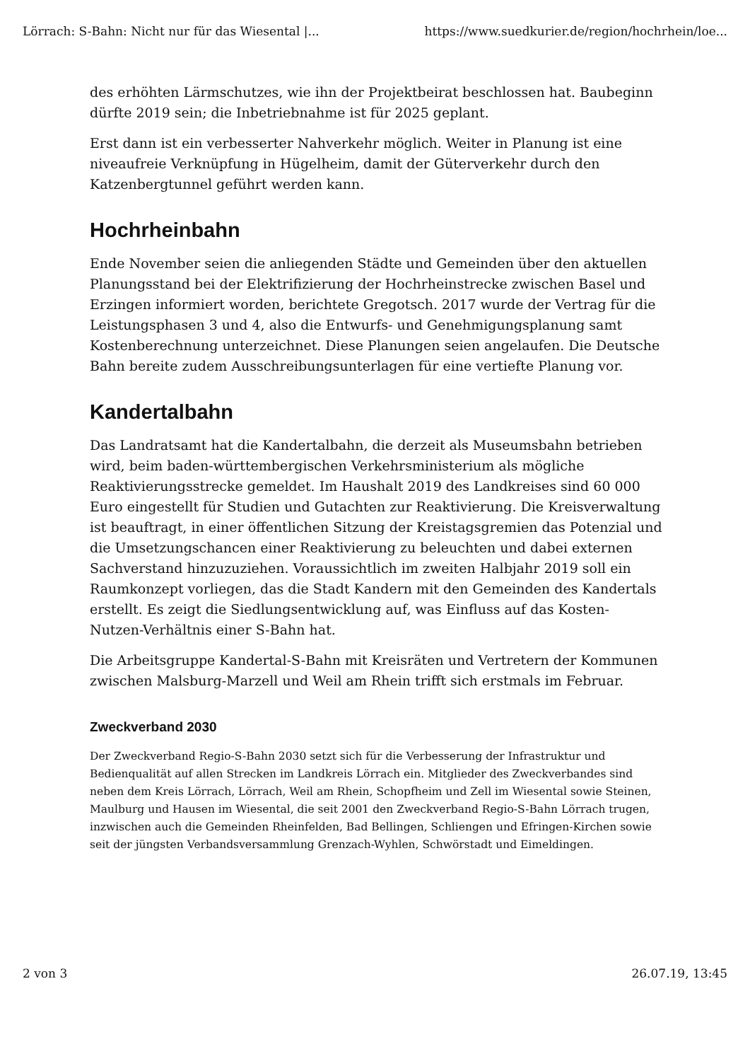Lörrach: S-Bahn: Nicht nur für das Wiesental |... https://www.suedkurier.de/region/hochrhein/loe...
des erhöhten Lärmschutzes, wie ihn der Projektbeirat beschlossen hat. Baubeginn dürfte 2019 sein; die Inbetriebnahme ist für 2025 geplant.
Erst dann ist ein verbesserter Nahverkehr möglich. Weiter in Planung ist eine niveaufreie Verknüpfung in Hügelheim, damit der Güterverkehr durch den Katzenbergtunnel geführt werden kann.
Hochrheinbahn
Ende November seien die anliegenden Städte und Gemeinden über den aktuellen Planungsstand bei der Elektrifizierung der Hochrheinstrecke zwischen Basel und Erzingen informiert worden, berichtete Gregotsch. 2017 wurde der Vertrag für die Leistungsphasen 3 und 4, also die Entwurfs- und Genehmigungsplanung samt Kostenberechnung unterzeichnet. Diese Planungen seien angelaufen. Die Deutsche Bahn bereite zudem Ausschreibungsunterlagen für eine vertiefte Planung vor.
Kandertalbahn
Das Landratsamt hat die Kandertalbahn, die derzeit als Museumsbahn betrieben wird, beim baden-württembergischen Verkehrsministerium als mögliche Reaktivierungsstrecke gemeldet. Im Haushalt 2019 des Landkreises sind 60 000 Euro eingestellt für Studien und Gutachten zur Reaktivierung. Die Kreisverwaltung ist beauftragt, in einer öffentlichen Sitzung der Kreistagsgremien das Potenzial und die Umsetzungschancen einer Reaktivierung zu beleuchten und dabei externen Sachverstand hinzuzuziehen. Voraussichtlich im zweiten Halbjahr 2019 soll ein Raumkonzept vorliegen, das die Stadt Kandern mit den Gemeinden des Kandertals erstellt. Es zeigt die Siedlungsentwicklung auf, was Einfluss auf das Kosten-Nutzen-Verhältnis einer S-Bahn hat.
Die Arbeitsgruppe Kandertal-S-Bahn mit Kreisräten und Vertretern der Kommunen zwischen Malsburg-Marzell und Weil am Rhein trifft sich erstmals im Februar.
Zweckverband 2030
Der Zweckverband Regio-S-Bahn 2030 setzt sich für die Verbesserung der Infrastruktur und Bedienqualität auf allen Strecken im Landkreis Lörrach ein. Mitglieder des Zweckverbandes sind neben dem Kreis Lörrach, Lörrach, Weil am Rhein, Schopfheim und Zell im Wiesental sowie Steinen, Maulburg und Hausen im Wiesental, die seit 2001 den Zweckverband Regio-S-Bahn Lörrach trugen, inzwischen auch die Gemeinden Rheinfelden, Bad Bellingen, Schliengen und Efringen-Kirchen sowie seit der jüngsten Verbandsversammlung Grenzach-Wyhlen, Schwörstadt und Eimeldingen.
2 von 3 26.07.19, 13:45